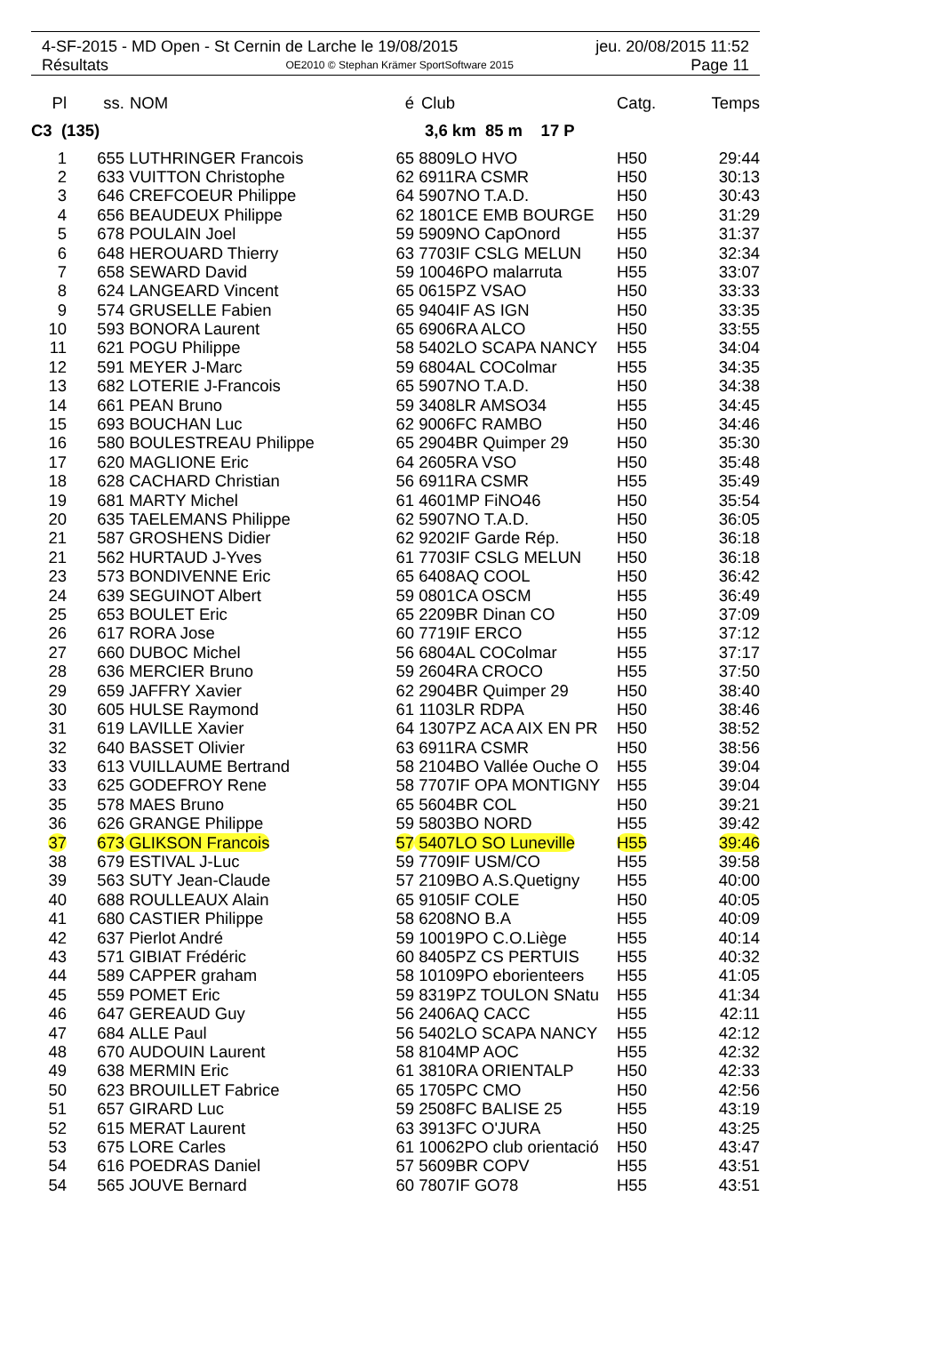4-SF-2015 - MD Open - St Cernin de Larche le 19/08/2015 jeu. 20/08/2015 11:52
Résultats OE2010 © Stephan Krämer SportSoftware 2015 Page 11
| Pl | ss. | NOM | é | Club | Catg. | Temps |
| --- | --- | --- | --- | --- | --- | --- |
| C3 (135) | | | | 3,6 km 85 m 17 P | | |
| 1 | 655 | LUTHRINGER Francois | 65 | 8809LO HVO | H50 | 29:44 |
| 2 | 633 | VUITTON Christophe | 62 | 6911RA CSMR | H50 | 30:13 |
| 3 | 646 | CREFCOEUR Philippe | 64 | 5907NO T.A.D. | H50 | 30:43 |
| 4 | 656 | BEAUDEUX Philippe | 62 | 1801CE EMB BOURGE | H50 | 31:29 |
| 5 | 678 | POULAIN Joel | 59 | 5909NO CapOnord | H55 | 31:37 |
| 6 | 648 | HEROUARD Thierry | 63 | 7703IF CSLG MELUN | H50 | 32:34 |
| 7 | 658 | SEWARD David | 59 | 10046PO malarruta | H55 | 33:07 |
| 8 | 624 | LANGEARD Vincent | 65 | 0615PZ VSAO | H50 | 33:33 |
| 9 | 574 | GRUSELLE Fabien | 65 | 9404IF AS IGN | H50 | 33:35 |
| 10 | 593 | BONORA Laurent | 65 | 6906RA ALCO | H50 | 33:55 |
| 11 | 621 | POGU Philippe | 58 | 5402LO SCAPA NANCY | H55 | 34:04 |
| 12 | 591 | MEYER J-Marc | 59 | 6804AL COColmar | H55 | 34:35 |
| 13 | 682 | LOTERIE J-Francois | 65 | 5907NO T.A.D. | H50 | 34:38 |
| 14 | 661 | PEAN Bruno | 59 | 3408LR AMSO34 | H55 | 34:45 |
| 15 | 693 | BOUCHAN Luc | 62 | 9006FC RAMBO | H50 | 34:46 |
| 16 | 580 | BOULESTREAU Philippe | 65 | 2904BR Quimper 29 | H50 | 35:30 |
| 17 | 620 | MAGLIONE Eric | 64 | 2605RA VSO | H50 | 35:48 |
| 18 | 628 | CACHARD Christian | 56 | 6911RA CSMR | H55 | 35:49 |
| 19 | 681 | MARTY Michel | 61 | 4601MP FiNO46 | H50 | 35:54 |
| 20 | 635 | TAELEMANS Philippe | 62 | 5907NO T.A.D. | H50 | 36:05 |
| 21 | 587 | GROSHENS Didier | 62 | 9202IF Garde Rép. | H50 | 36:18 |
| 21 | 562 | HURTAUD J-Yves | 61 | 7703IF CSLG MELUN | H50 | 36:18 |
| 23 | 573 | BONDIVENNE Eric | 65 | 6408AQ COOL | H50 | 36:42 |
| 24 | 639 | SEGUINOT Albert | 59 | 0801CA OSCM | H55 | 36:49 |
| 25 | 653 | BOULET Eric | 65 | 2209BR Dinan CO | H50 | 37:09 |
| 26 | 617 | RORA Jose | 60 | 7719IF ERCO | H55 | 37:12 |
| 27 | 660 | DUBOC Michel | 56 | 6804AL COColmar | H55 | 37:17 |
| 28 | 636 | MERCIER Bruno | 59 | 2604RA CROCO | H55 | 37:50 |
| 29 | 659 | JAFFRY Xavier | 62 | 2904BR Quimper 29 | H50 | 38:40 |
| 30 | 605 | HULSE Raymond | 61 | 1103LR RDPA | H50 | 38:46 |
| 31 | 619 | LAVILLE Xavier | 64 | 1307PZ ACA AIX EN PR | H50 | 38:52 |
| 32 | 640 | BASSET Olivier | 63 | 6911RA CSMR | H50 | 38:56 |
| 33 | 613 | VUILLAUME Bertrand | 58 | 2104BO Vallée Ouche O | H55 | 39:04 |
| 33 | 625 | GODEFROY Rene | 58 | 7707IF OPA MONTIGNY | H55 | 39:04 |
| 35 | 578 | MAES Bruno | 65 | 5604BR COL | H50 | 39:21 |
| 36 | 626 | GRANGE Philippe | 59 | 5803BO NORD | H55 | 39:42 |
| 37 | 673 | GLIKSON Francois | 57 | 5407LO SO Luneville | H55 | 39:46 |
| 38 | 679 | ESTIVAL J-Luc | 59 | 7709IF USM/CO | H55 | 39:58 |
| 39 | 563 | SUTY Jean-Claude | 57 | 2109BO A.S.Quetigny | H55 | 40:00 |
| 40 | 688 | ROULLEAUX Alain | 65 | 9105IF COLE | H50 | 40:05 |
| 41 | 680 | CASTIER Philippe | 58 | 6208NO B.A | H55 | 40:09 |
| 42 | 637 | Pierlot André | 59 | 10019PO C.O.Liège | H55 | 40:14 |
| 43 | 571 | GIBIAT Frédéric | 60 | 8405PZ CS PERTUIS | H55 | 40:32 |
| 44 | 589 | CAPPER graham | 58 | 10109PO eborienteers | H55 | 41:05 |
| 45 | 559 | POMET Eric | 59 | 8319PZ TOULON SNatu | H55 | 41:34 |
| 46 | 647 | GEREAUD Guy | 56 | 2406AQ CACC | H55 | 42:11 |
| 47 | 684 | ALLE Paul | 56 | 5402LO SCAPA NANCY | H55 | 42:12 |
| 48 | 670 | AUDOUIN Laurent | 58 | 8104MP AOC | H55 | 42:32 |
| 49 | 638 | MERMIN Eric | 61 | 3810RA ORIENTALP | H50 | 42:33 |
| 50 | 623 | BROUILLET Fabrice | 65 | 1705PC CMO | H50 | 42:56 |
| 51 | 657 | GIRARD Luc | 59 | 2508FC BALISE 25 | H55 | 43:19 |
| 52 | 615 | MERAT Laurent | 63 | 3913FC O'JURA | H50 | 43:25 |
| 53 | 675 | LORE Carles | 61 | 10062PO club orientació | H50 | 43:47 |
| 54 | 616 | POEDRAS Daniel | 57 | 5609BR COPV | H55 | 43:51 |
| 54 | 565 | JOUVE Bernard | 60 | 7807IF GO78 | H55 | 43:51 |